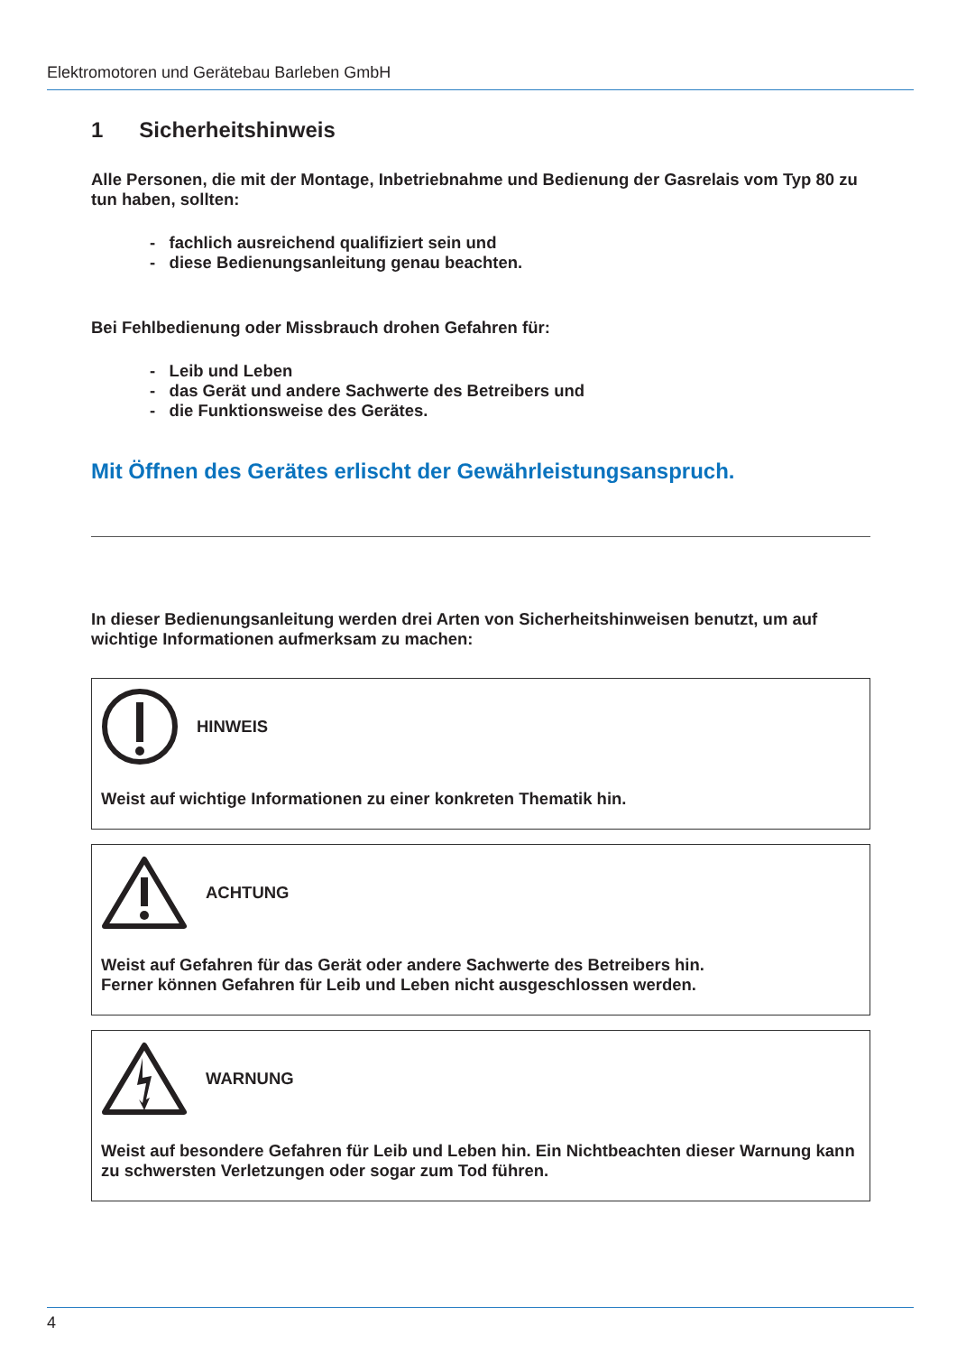Elektromotoren und Gerätebau Barleben GmbH
1 Sicherheitshinweis
Alle Personen, die mit der Montage, Inbetriebnahme und Bedienung der Gasrelais vom Typ 80 zu tun haben, sollten:
- fachlich ausreichend qualifiziert sein und
- diese Bedienungsanleitung genau beachten.
Bei Fehlbedienung oder Missbrauch drohen Gefahren für:
- Leib und Leben
- das Gerät und andere Sachwerte des Betreibers und
- die Funktionsweise des Gerätes.
Mit Öffnen des Gerätes erlischt der Gewährleistungsanspruch.
In dieser Bedienungsanleitung werden drei Arten von Sicherheitshinweisen benutzt, um auf wichtige Informationen aufmerksam zu machen:
HINWEIS
Weist auf wichtige Informationen zu einer konkreten Thematik hin.
ACHTUNG
Weist auf Gefahren für das Gerät oder andere Sachwerte des Betreibers hin.
Ferner können Gefahren für Leib und Leben nicht ausgeschlossen werden.
WARNUNG
Weist auf besondere Gefahren für Leib und Leben hin. Ein Nichtbeachten dieser Warnung kann zu schwersten Verletzungen oder sogar zum Tod führen.
4